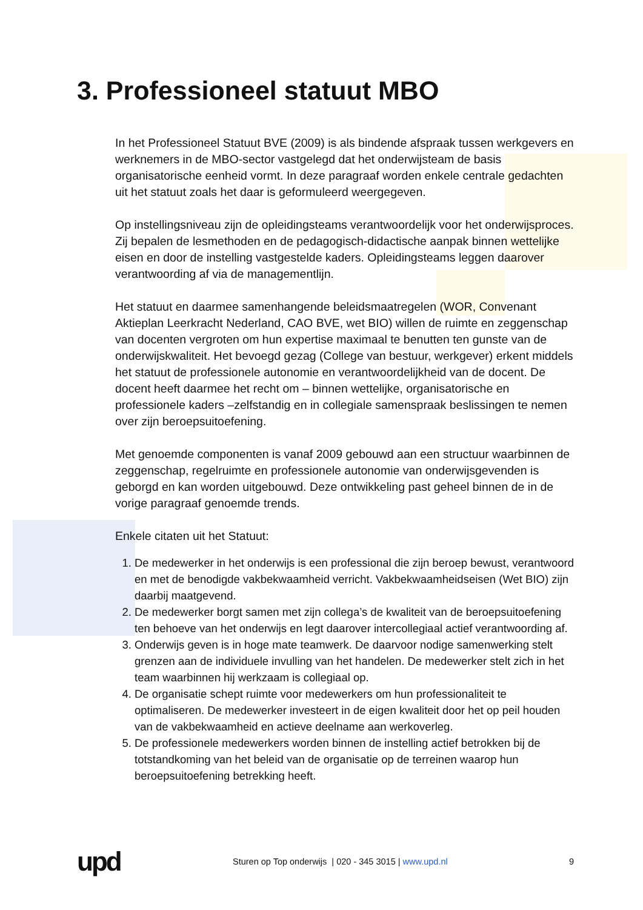3. Professioneel statuut MBO
In het Professioneel Statuut BVE (2009) is als bindende afspraak tussen werkgevers en werknemers in de MBO-sector vastgelegd dat het onderwijsteam de basis organisatorische eenheid vormt. In deze paragraaf worden enkele centrale gedachten uit het statuut zoals het daar is geformuleerd weergegeven.
Op instellingsniveau zijn de opleidingsteams verantwoordelijk voor het onderwijsproces. Zij bepalen de lesmethoden en de pedagogisch-didactische aanpak binnen wettelijke eisen en door de instelling vastgestelde kaders. Opleidingsteams leggen daarover verantwoording af via de managementlijn.
Het statuut en daarmee samenhangende beleidsmaatregelen (WOR, Convenant Aktieplan Leerkracht Nederland, CAO BVE, wet BIO) willen de ruimte en zeggenschap van docenten vergroten om hun expertise maximaal te benutten ten gunste van de onderwijskwaliteit. Het bevoegd gezag (College van bestuur, werkgever) erkent middels het statuut de professionele autonomie en verantwoordelijkheid van de docent. De docent heeft daarmee het recht om – binnen wettelijke, organisatorische en professionele kaders –zelfstandig en in collegiale samenspraak beslissingen te nemen over zijn beroepsuitoefening.
Met genoemde componenten is vanaf 2009 gebouwd aan een structuur waarbinnen de zeggenschap, regelruimte en professionele autonomie van onderwijsgevenden is geborgd en kan worden uitgebouwd. Deze ontwikkeling past geheel binnen de in de vorige paragraaf genoemde trends.
Enkele citaten uit het Statuut:
1. De medewerker in het onderwijs is een professional die zijn beroep bewust, verantwoord en met de benodigde vakbekwaamheid verricht. Vakbekwaamheidseisen (Wet BIO) zijn daarbij maatgevend.
2. De medewerker borgt samen met zijn collega’s de kwaliteit van de beroepsuitoefening ten behoeve van het onderwijs en legt daarover intercollegiaal actief verantwoording af.
3. Onderwijs geven is in hoge mate teamwerk. De daarvoor nodige samenwerking stelt grenzen aan de individuele invulling van het handelen. De medewerker stelt zich in het team waarbinnen hij werkzaam is collegiaal op.
4. De organisatie schept ruimte voor medewerkers om hun professionaliteit te optimaliseren. De medewerker investeert in de eigen kwaliteit door het op peil houden van de vakbekwaamheid en actieve deelname aan werkoverleg.
5. De professionele medewerkers worden binnen de instelling actief betrokken bij de totstandkoming van het beleid van de organisatie op de terreinen waarop hun beroepsuitoefening betrekking heeft.
upd
Sturen op Top onderwijs | 020 - 345 3015 | www.upd.nl
9